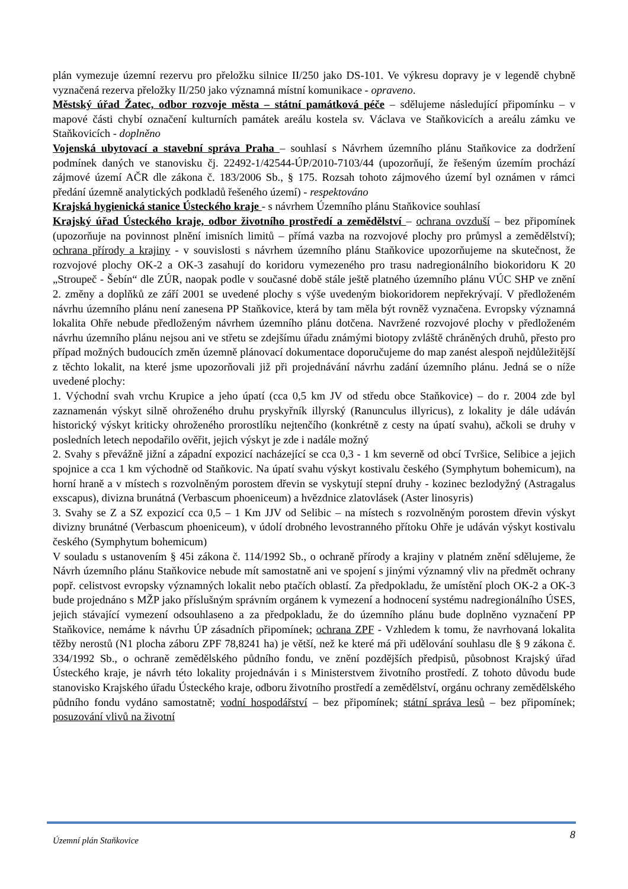plán vymezuje územní rezervu pro přeložku silnice II/250 jako DS-101. Ve výkresu dopravy je v legendě chybně vyznačená rezerva přeložky II/250 jako významná místní komunikace - opraveno.
Městský úřad Žatec, odbor rozvoje města – státní památková péče – sdělujeme následující připomínku – v mapové části chybí označení kulturních památek areálu kostela sv. Václava ve Staňkovicích a areálu zámku ve Staňkovicích - doplněno
Vojenská ubytovací a stavební správa Praha – souhlasí s Návrhem územního plánu Staňkovice za dodržení podmínek daných ve stanovisku čj. 22492-1/42544-ÚP/2010-7103/44 (upozorňují, že řešeným územím prochází zájmové území AČR dle zákona č. 183/2006 Sb., § 175. Rozsah tohoto zájmového území byl oznámen v rámci předání územně analytických podkladů řešeného území) - respektováno
Krajská hygienická stanice Ústeckého kraje - s návrhem Územního plánu Staňkovice souhlasí
Krajský úřad Ústeckého kraje, odbor životního prostředí a zemědělství – ochrana ovzduší – bez připomínek (upozorňuje na povinnost plnění imisních limitů – přímá vazba na rozvojové plochy pro průmysl a zemědělství); ochrana přírody a krajiny - v souvislosti s návrhem územního plánu Staňkovice upozorňujeme na skutečnost, že rozvojové plochy OK-2 a OK-3 zasahují do koridoru vymezeného pro trasu nadregionálního biokoridoru K 20 „Stroupeč - Šebín“ dle ZÚR, naopak podle v současné době stále ještě platného územního plánu VÚC SHP ve znění 2. změny a doplňků ze září 2001 se uvedené plochy s výše uvedeným biokoridorem nepřekrývají. V předloženém návrhu územního plánu není zanesena PP Staňkovice, která by tam měla být rovněž vyznačena. Evropsky významná lokalita Ohře nebude předloženým návrhem územního plánu dotčena. Navržené rozvojové plochy v předloženém návrhu územního plánu nejsou ani ve střetu se zdejšímu úřadu známými biotopy zvláště chráněných druhů, přesto pro případ možných budoucích změn územně plánovací dokumentace doporučujeme do map zanést alespoň nejdůležitější z těchto lokalit, na které jsme upozorňovali již při projednávání návrhu zadání územního plánu. Jedná se o níže uvedené plochy:
1. Východní svah vrchu Krupice a jeho úpatí (cca 0,5 km JV od středu obce Staňkovice) – do r. 2004 zde byl zaznamenán výskyt silně ohroženého druhu pryskyřník illyrský (Ranunculus illyricus), z lokality je dále udáván historický výskyt kriticky ohroženého prorostlíku nejtenčího (konkrétně z cesty na úpatí svahu), ačkoli se druhy v posledních letech nepodařilo ověřit, jejich výskyt je zde i nadále možný
2. Svahy s převážně jižní a západní expozicí nacházející se cca 0,3 - 1 km severně od obcí Tvršice, Selibice a jejich spojnice a cca 1 km východně od Staňkovic. Na úpatí svahu výskyt kostivalu českého (Symphytum bohemicum), na horní hraně a v místech s rozvolněným porostem dřevin se vyskytují stepní druhy - kozinec bezlodyžný (Astragalus exscapus), divizna brunátná (Verbascum phoeniceum) a hvězdnice zlatovlásek (Aster linosyris)
3. Svahy se Z a SZ expozicí cca 0,5 – 1 Km JJV od Selibic – na místech s rozvolněným porostem dřevin výskyt divizny brunátné (Verbascum phoeniceum), v údolí drobného levostranného přítoku Ohře je udáván výskyt kostivalu českého (Symphytum bohemicum)
V souladu s ustanovením § 45i zákona č. 114/1992 Sb., o ochraně přírody a krajiny v platném znění sdělujeme, že Návrh územního plánu Staňkovice nebude mít samostatně ani ve spojení s jinými významný vliv na předmět ochrany popř. celistvost evropsky významných lokalit nebo ptačích oblastí. Za předpokladu, že umístění ploch OK-2 a OK-3 bude projednáno s MŽP jako příslušným správním orgánem k vymezení a hodnocení systému nadregionálního ÚSES, jejich stávající vymezení odsouhlaseno a za předpokladu, že do územního plánu bude doplněno vyznačení PP Staňkovice, nemáme k návrhu ÚP zásadních připomínek; ochrana ZPF - Vzhledem k tomu, že navrhovaná lokalita těžby nerostů (N1 plocha záboru ZPF 78,8241 ha) je větší, než ke které má při udělování souhlasu dle § 9 zákona č. 334/1992 Sb., o ochraně zemědělského půdního fondu, ve znění pozdějších předpisů, působnost Krajský úřad Ústeckého kraje, je návrh této lokality projednáván i s Ministerstvem životního prostředí. Z tohoto důvodu bude stanovisko Krajského úřadu Ústeckého kraje, odboru životního prostředí a zemědělství, orgánu ochrany zemědělského půdního fondu vydáno samostatně; vodní hospodářství – bez připomínek; státní správa lesů – bez připomínek; posuzování vlivů na životní
Územní plán Staňkovice 8